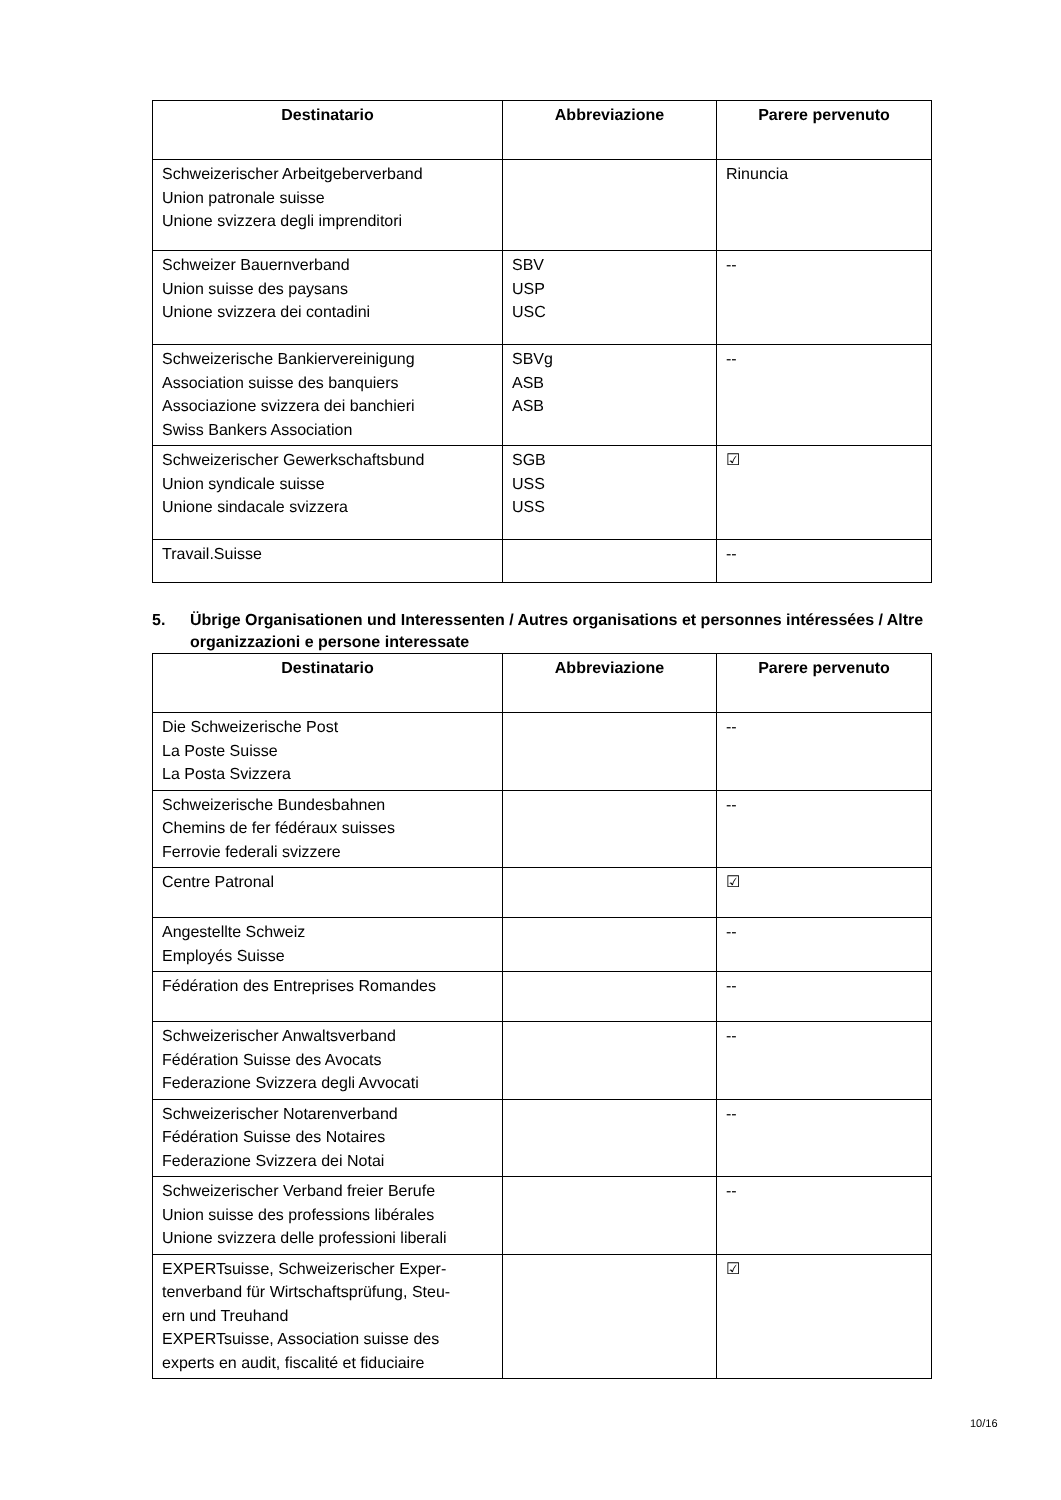| Destinatario | Abbreviazione | Parere pervenuto |
| --- | --- | --- |
| Schweizerischer Arbeitgeberverband Union patronale suisse Unione svizzera degli imprenditori | | Rinuncia |
| Schweizer Bauernverband Union suisse des paysans Unione svizzera dei contadini | SBV USP USC | -- |
| Schweizerische Bankiervereinigung Association suisse des banquiers Associazione svizzera dei banchieri Swiss Bankers Association | SBVg ASB ASB | -- |
| Schweizerischer Gewerkschaftsbund Union syndicale suisse Unione sindacale svizzera | SGB USS USS | ☑ |
| Travail.Suisse | | -- |
5. Übrige Organisationen und Interessenten / Autres organisations et personnes intéressées / Altre organizzazioni e persone interessate
| Destinatario | Abbreviazione | Parere pervenuto |
| --- | --- | --- |
| Die Schweizerische Post La Poste Suisse La Posta Svizzera | | -- |
| Schweizerische Bundesbahnen Chemins de fer fédéraux suisses Ferrovie federali svizzere | | -- |
| Centre Patronal | | ☑ |
| Angestellte Schweiz Employés Suisse | | -- |
| Fédération des Entreprises Romandes | | -- |
| Schweizerischer Anwaltsverband Fédération Suisse des Avocats Federazione Svizzera degli Avvocati | | -- |
| Schweizerischer Notarenverband Fédération Suisse des Notaires Federazione Svizzera dei Notai | | -- |
| Schweizerischer Verband freier Berufe Union suisse des professions libérales Unione svizzera delle professioni liberali | | -- |
| EXPERTsuisse, Schweizerischer Exper- tenverband für Wirtschaftsprüfung, Steu- ern und Treuhand EXPERTsuisse, Association suisse des experts en audit, fiscalité et fiduciaire | | ☑ |
10/16